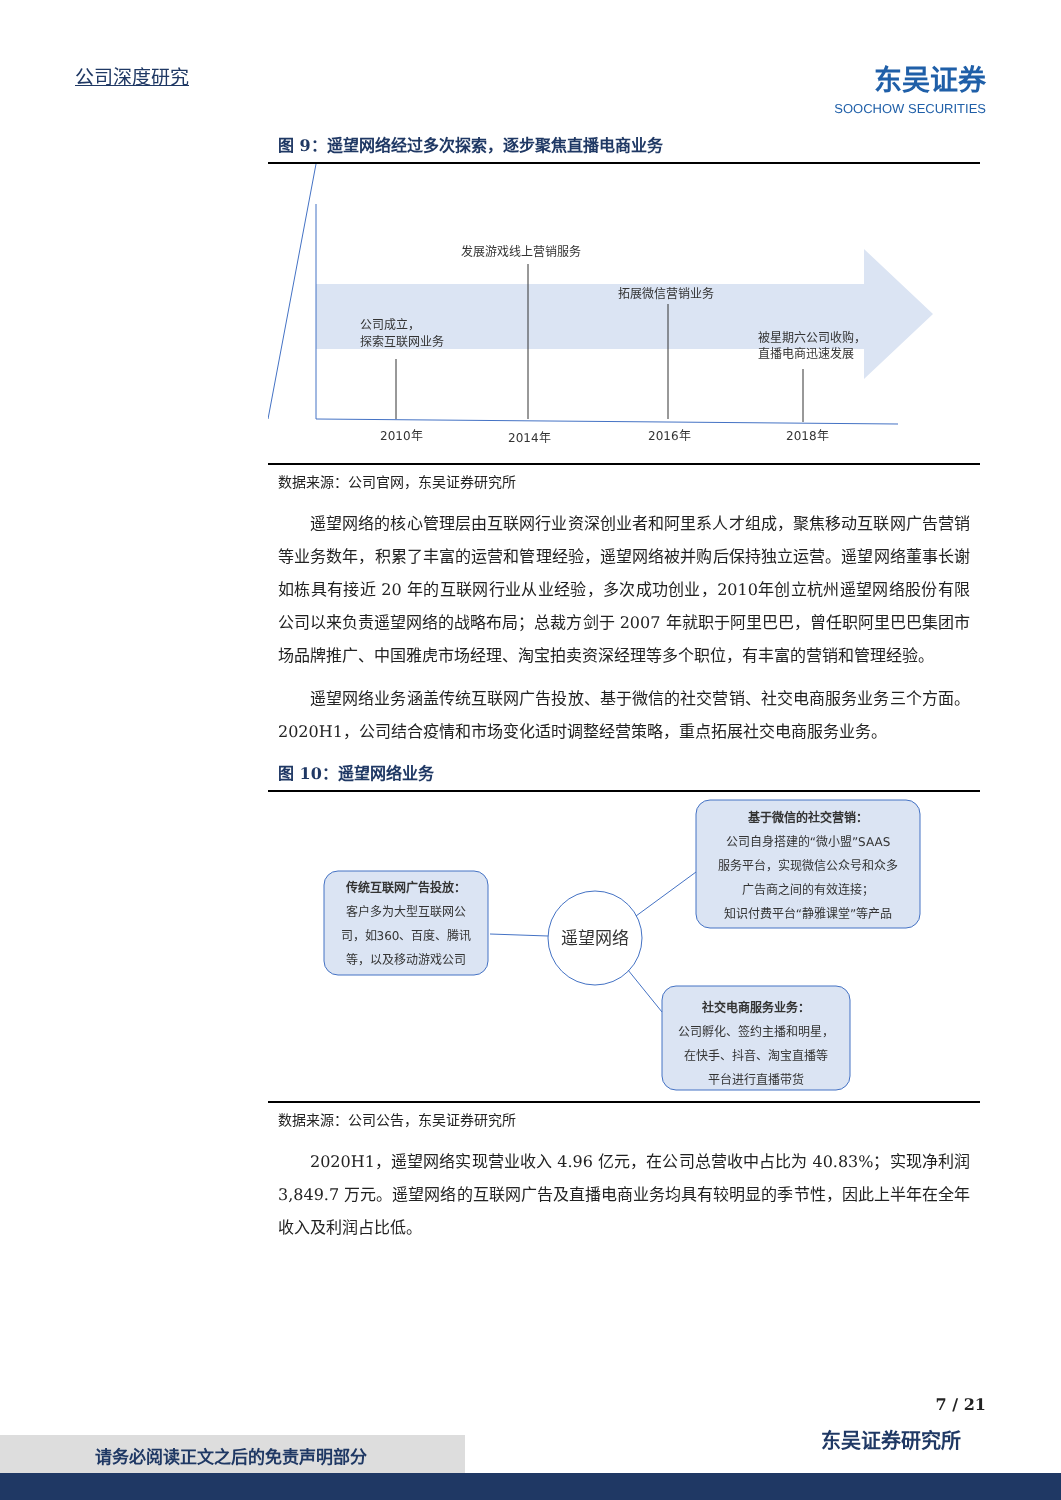公司深度研究 东吴证券
SOOCHOW SECURITIES
图 9：遥望网络经过多次探索，逐步聚焦直播电商业务
公司成立，
探索互联网业务
发展游戏线上营销服务
拓展微信营销业务
被星期六公司收购，
直播电商迅速发展
2010年
2014年
2016年
2018年
数据来源：公司官网，东吴证券研究所
遥望网络的核心管理层由互联网行业资深创业者和阿里系人才组成，聚焦移动互联网广告营销等业务数年，积累了丰富的运营和管理经验，遥望网络被并购后保持独立运营。遥望网络董事长谢如栋具有接近 20 年的互联网行业从业经验，多次成功创业，2010年创立杭州遥望网络股份有限公司以来负责遥望网络的战略布局；总裁方剑于 2007 年就职于阿里巴巴，曾任职阿里巴巴集团市场品牌推广、中国雅虎市场经理、淘宝拍卖资深经理等多个职位，有丰富的营销和管理经验。
遥望网络业务涵盖传统互联网广告投放、基于微信的社交营销、社交电商服务业务三个方面。2020H1，公司结合疫情和市场变化适时调整经营策略，重点拓展社交电商服务业务。
图 10：遥望网络业务
传统互联网广告投放：
客户多为大型互联网公
司，如360、百度、腾讯
等，以及移动游戏公司
基于微信的社交营销：
公司自身搭建的“微小盟”SAAS
服务平台，实现微信公众号和众多
广告商之间的有效连接；
知识付费平台“静雅课堂”等产品
社交电商服务业务：
公司孵化、签约主播和明星，
在快手、抖音、淘宝直播等
平台进行直播带货
遥望网络
数据来源：公司公告，东吴证券研究所
2020H1，遥望网络实现营业收入 4.96 亿元，在公司总营收中占比为 40.83%；实现净利润 3,849.7 万元。遥望网络的互联网广告及直播电商业务均具有较明显的季节性，因此上半年在全年收入及利润占比低。
7 / 21
东吴证券研究所 请务必阅读正文之后的免责声明部分